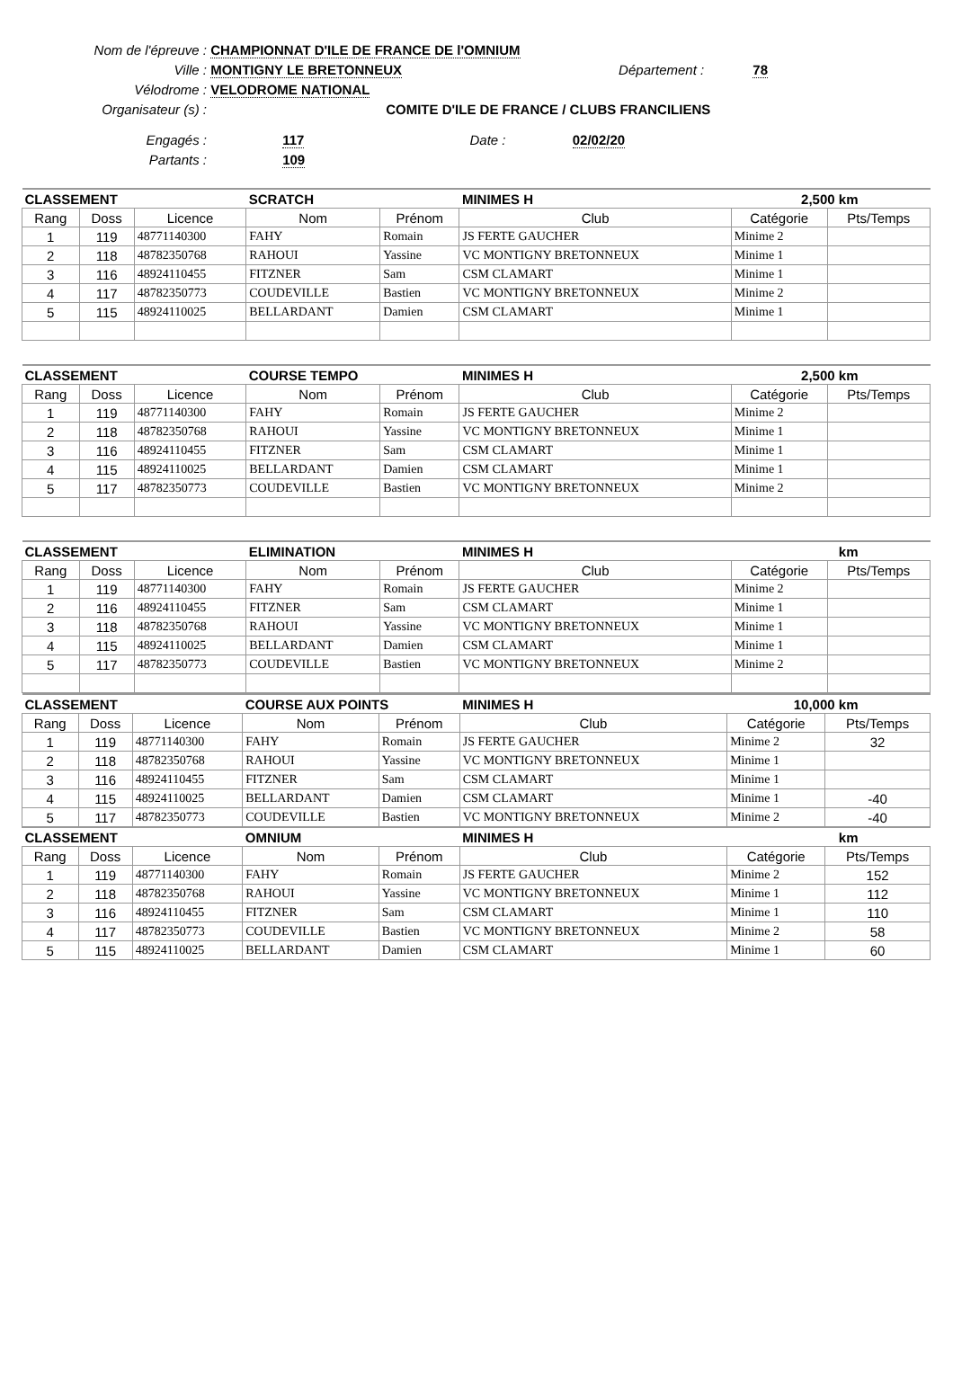Nom de l'épreuve : CHAMPIONNAT D'ILE DE FRANCE DE l'OMNIUM
Ville : MONTIGNY LE BRETONNEUX Département : 78
Vélodrome : VELODROME NATIONAL
Organisateur (s) : COMITE D'ILE DE FRANCE / CLUBS FRANCILIENS
Engagés : 117 Date : 02/02/20
Partants : 109
| CLASSEMENT | | | SCRATCH | | MINIMES H | 2,500 km | |
| --- | --- | --- | --- | --- | --- | --- | --- |
| Rang | Doss | Licence | Nom | Prénom | Club | Catégorie | Pts/Temps |
| 1 | 119 | 48771140300 | FAHY | Romain | JS FERTE GAUCHER | Minime 2 | |
| 2 | 118 | 48782350768 | RAHOUI | Yassine | VC MONTIGNY BRETONNEUX | Minime 1 | |
| 3 | 116 | 48924110455 | FITZNER | Sam | CSM CLAMART | Minime 1 | |
| 4 | 117 | 48782350773 | COUDEVILLE | Bastien | VC MONTIGNY BRETONNEUX | Minime 2 | |
| 5 | 115 | 48924110025 | BELLARDANT | Damien | CSM CLAMART | Minime 1 | |
| CLASSEMENT | | | COURSE TEMPO | | MINIMES H | 2,500 km | |
| --- | --- | --- | --- | --- | --- | --- | --- |
| Rang | Doss | Licence | Nom | Prénom | Club | Catégorie | Pts/Temps |
| 1 | 119 | 48771140300 | FAHY | Romain | JS FERTE GAUCHER | Minime 2 | |
| 2 | 118 | 48782350768 | RAHOUI | Yassine | VC MONTIGNY BRETONNEUX | Minime 1 | |
| 3 | 116 | 48924110455 | FITZNER | Sam | CSM CLAMART | Minime 1 | |
| 4 | 115 | 48924110025 | BELLARDANT | Damien | CSM CLAMART | Minime 1 | |
| 5 | 117 | 48782350773 | COUDEVILLE | Bastien | VC MONTIGNY BRETONNEUX | Minime 2 | |
| CLASSEMENT | | | ELIMINATION | | MINIMES H | km | |
| --- | --- | --- | --- | --- | --- | --- | --- |
| Rang | Doss | Licence | Nom | Prénom | Club | Catégorie | Pts/Temps |
| 1 | 119 | 48771140300 | FAHY | Romain | JS FERTE GAUCHER | Minime 2 | |
| 2 | 116 | 48924110455 | FITZNER | Sam | CSM CLAMART | Minime 1 | |
| 3 | 118 | 48782350768 | RAHOUI | Yassine | VC MONTIGNY BRETONNEUX | Minime 1 | |
| 4 | 115 | 48924110025 | BELLARDANT | Damien | CSM CLAMART | Minime 1 | |
| 5 | 117 | 48782350773 | COUDEVILLE | Bastien | VC MONTIGNY BRETONNEUX | Minime 2 | |
| CLASSEMENT | | | COURSE AUX POINTS | | MINIMES H | 10,000 km | |
| --- | --- | --- | --- | --- | --- | --- | --- |
| Rang | Doss | Licence | Nom | Prénom | Club | Catégorie | Pts/Temps |
| 1 | 119 | 48771140300 | FAHY | Romain | JS FERTE GAUCHER | Minime 2 | 32 |
| 2 | 118 | 48782350768 | RAHOUI | Yassine | VC MONTIGNY BRETONNEUX | Minime 1 | |
| 3 | 116 | 48924110455 | FITZNER | Sam | CSM CLAMART | Minime 1 | |
| 4 | 115 | 48924110025 | BELLARDANT | Damien | CSM CLAMART | Minime 1 | -40 |
| 5 | 117 | 48782350773 | COUDEVILLE | Bastien | VC MONTIGNY BRETONNEUX | Minime 2 | -40 |
| CLASSEMENT | | | OMNIUM | | MINIMES H | km | |
| Rang | Doss | Licence | Nom | Prénom | Club | Catégorie | Pts/Temps |
| 1 | 119 | 48771140300 | FAHY | Romain | JS FERTE GAUCHER | Minime 2 | 152 |
| 2 | 118 | 48782350768 | RAHOUI | Yassine | VC MONTIGNY BRETONNEUX | Minime 1 | 112 |
| 3 | 116 | 48924110455 | FITZNER | Sam | CSM CLAMART | Minime 1 | 110 |
| 4 | 117 | 48782350773 | COUDEVILLE | Bastien | VC MONTIGNY BRETONNEUX | Minime 2 | 58 |
| 5 | 115 | 48924110025 | BELLARDANT | Damien | CSM CLAMART | Minime 1 | 60 |